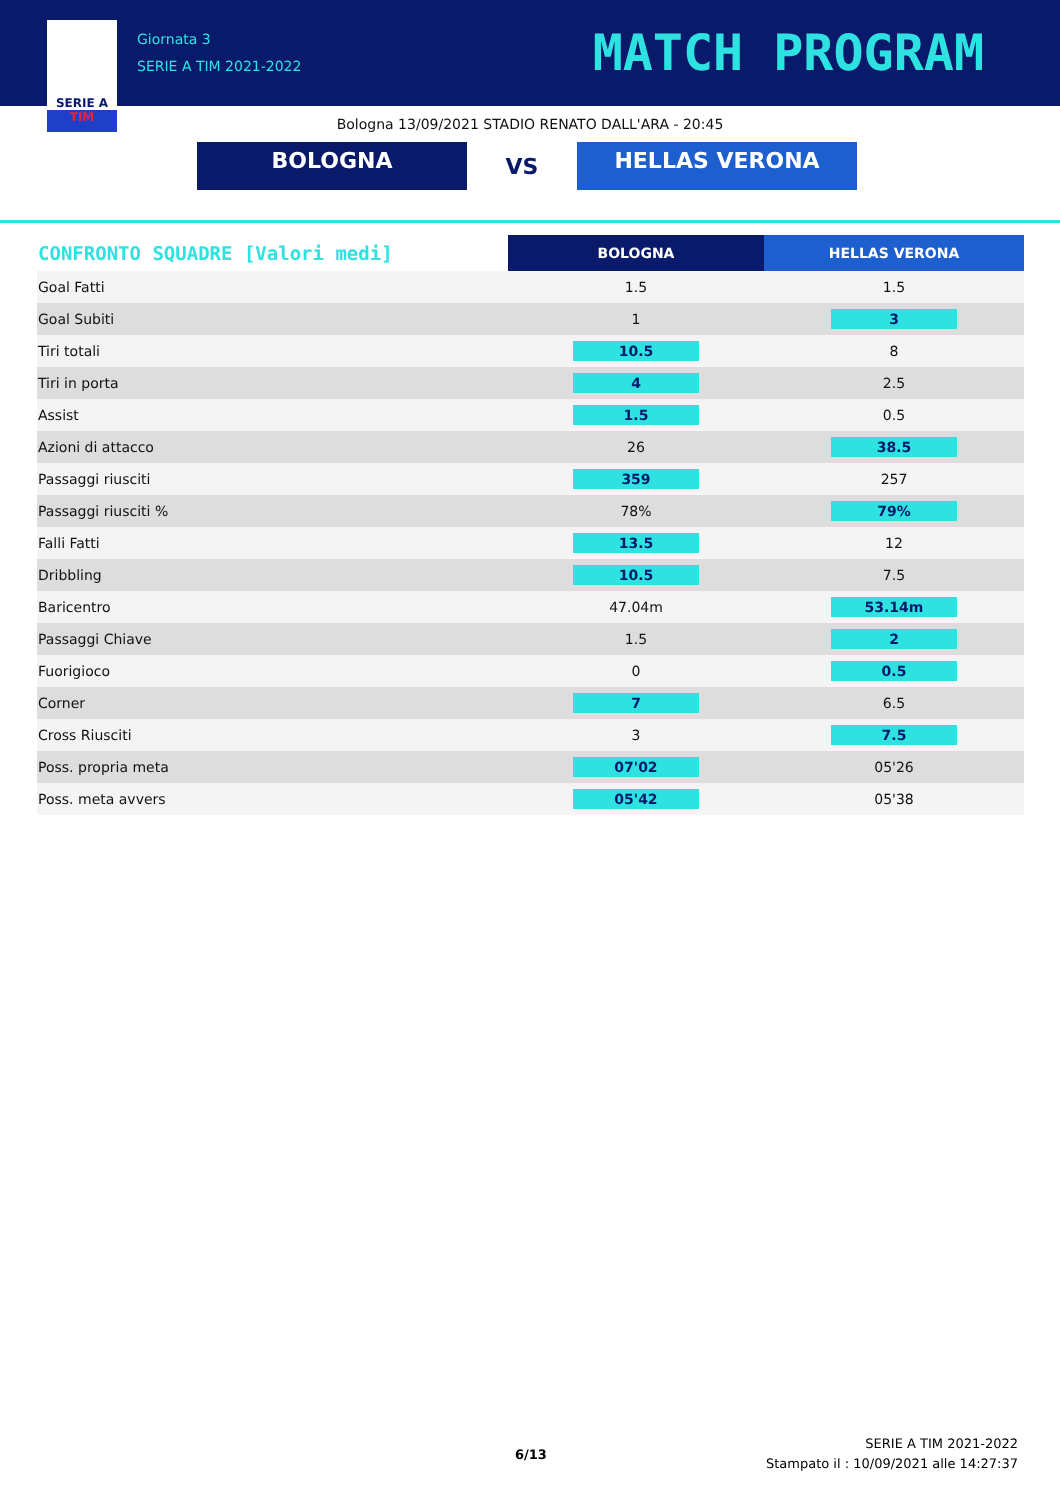SERIE A
TIM
Giornata 3
SERIE A TIM 2021-2022
MATCH PROGRAM
Bologna 13/09/2021 STADIO RENATO DALL'ARA - 20:45
BOLOGNA
VS
HELLAS VERONA
| CONFRONTO SQUADRE [Valori medi] | BOLOGNA | HELLAS VERONA |
| --- | --- | --- |
| Goal Fatti | 1.5 | 1.5 |
| Goal Subiti | 1 | 3 |
| Tiri totali | 10.5 | 8 |
| Tiri in porta | 4 | 2.5 |
| Assist | 1.5 | 0.5 |
| Azioni di attacco | 26 | 38.5 |
| Passaggi riusciti | 359 | 257 |
| Passaggi riusciti % | 78% | 79% |
| Falli Fatti | 13.5 | 12 |
| Dribbling | 10.5 | 7.5 |
| Baricentro | 47.04m | 53.14m |
| Passaggi Chiave | 1.5 | 2 |
| Fuorigioco | 0 | 0.5 |
| Corner | 7 | 6.5 |
| Cross Riusciti | 3 | 7.5 |
| Poss. propria meta | 07'02 | 05'26 |
| Poss. meta avvers | 05'42 | 05'38 |
6/13
SERIE A TIM 2021-2022
Stampato il : 10/09/2021 alle 14:27:37